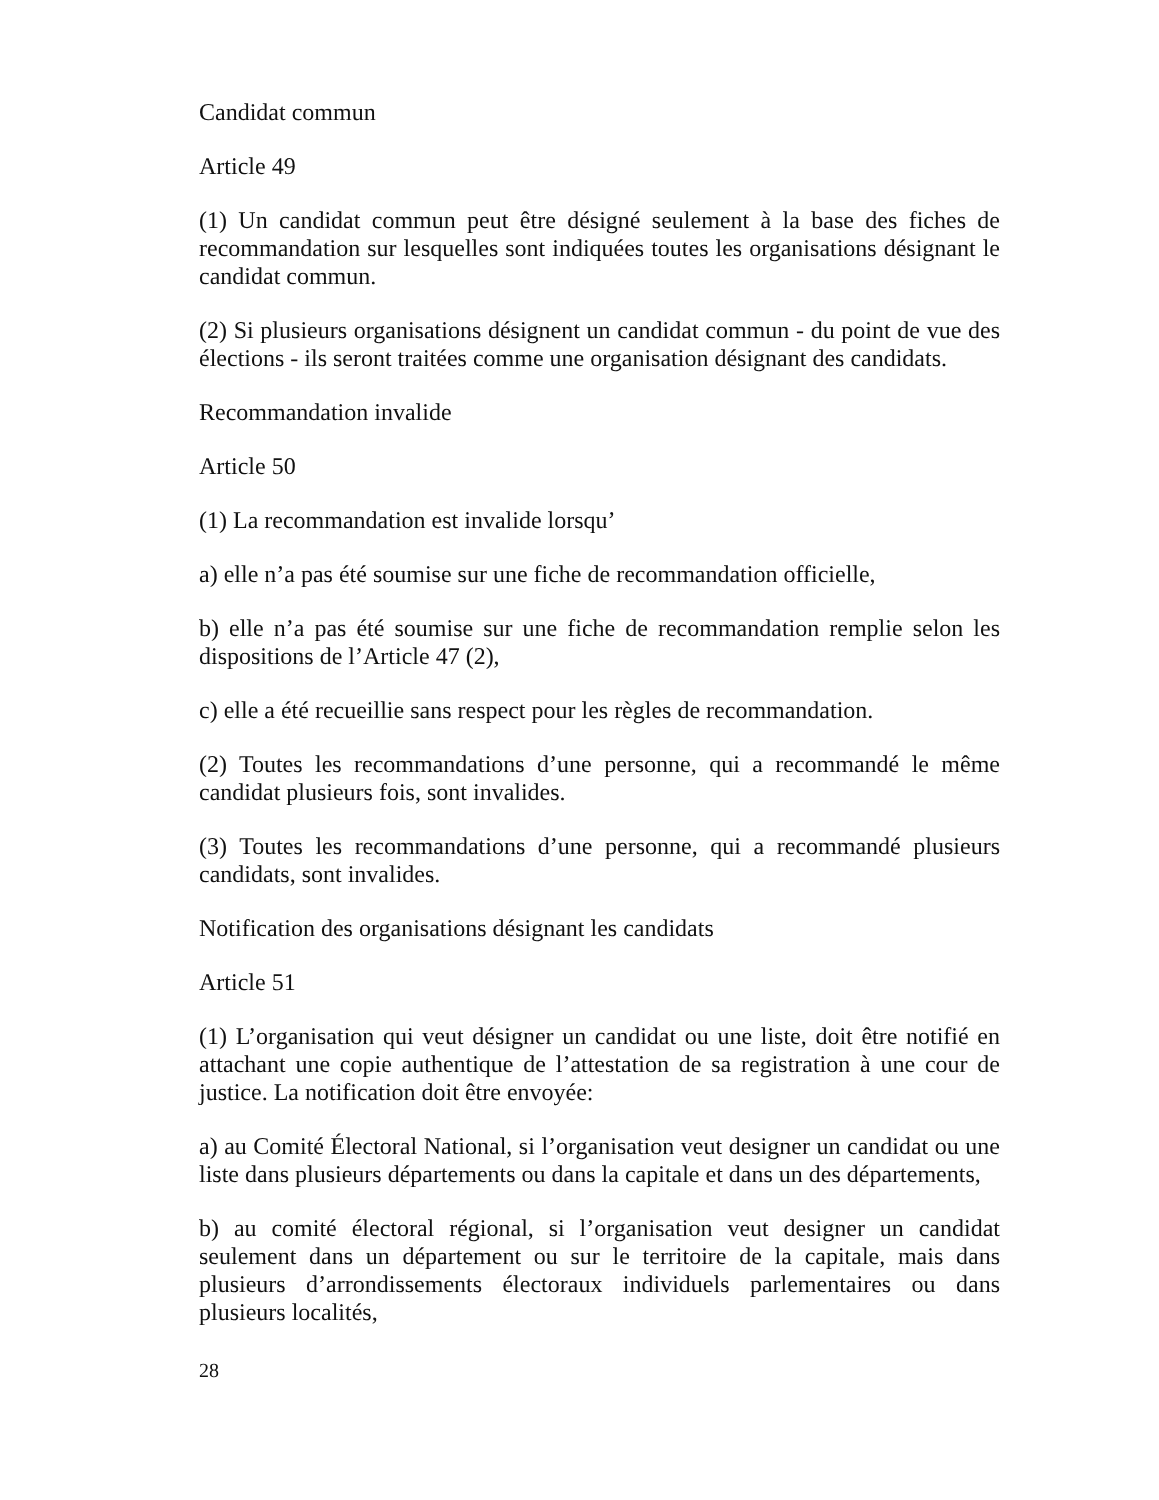Candidat commun
Article 49
(1) Un candidat commun peut être désigné seulement à la base des fiches de recommandation sur lesquelles sont indiquées toutes les organisations désignant le candidat commun.
(2) Si plusieurs organisations désignent un candidat commun - du point de vue des élections - ils seront traitées comme une organisation désignant des candidats.
Recommandation invalide
Article 50
(1) La recommandation est invalide lorsqu’
a) elle n’a pas été soumise sur une fiche de recommandation officielle,
b) elle n’a pas été soumise sur une fiche de recommandation remplie selon les dispositions de l’Article 47 (2),
c) elle a été recueillie sans respect pour les règles de recommandation.
(2) Toutes les recommandations d’une personne, qui a recommandé le même candidat plusieurs fois, sont invalides.
(3) Toutes les recommandations d’une personne, qui a recommandé plusieurs candidats, sont invalides.
Notification des organisations désignant les candidats
Article 51
(1) L’organisation qui veut désigner un candidat ou une liste, doit être notifié en attachant une copie authentique de l’attestation de sa registration à une cour de justice. La notification doit être envoyée:
a) au Comité Électoral National, si l’organisation veut designer un candidat ou une liste dans plusieurs départements ou dans la capitale et dans un des départements,
b) au comité électoral régional, si l’organisation veut designer un candidat seulement dans un département ou sur le territoire de la capitale, mais dans plusieurs d’arrondissements électoraux individuels parlementaires ou dans plusieurs localités,
28